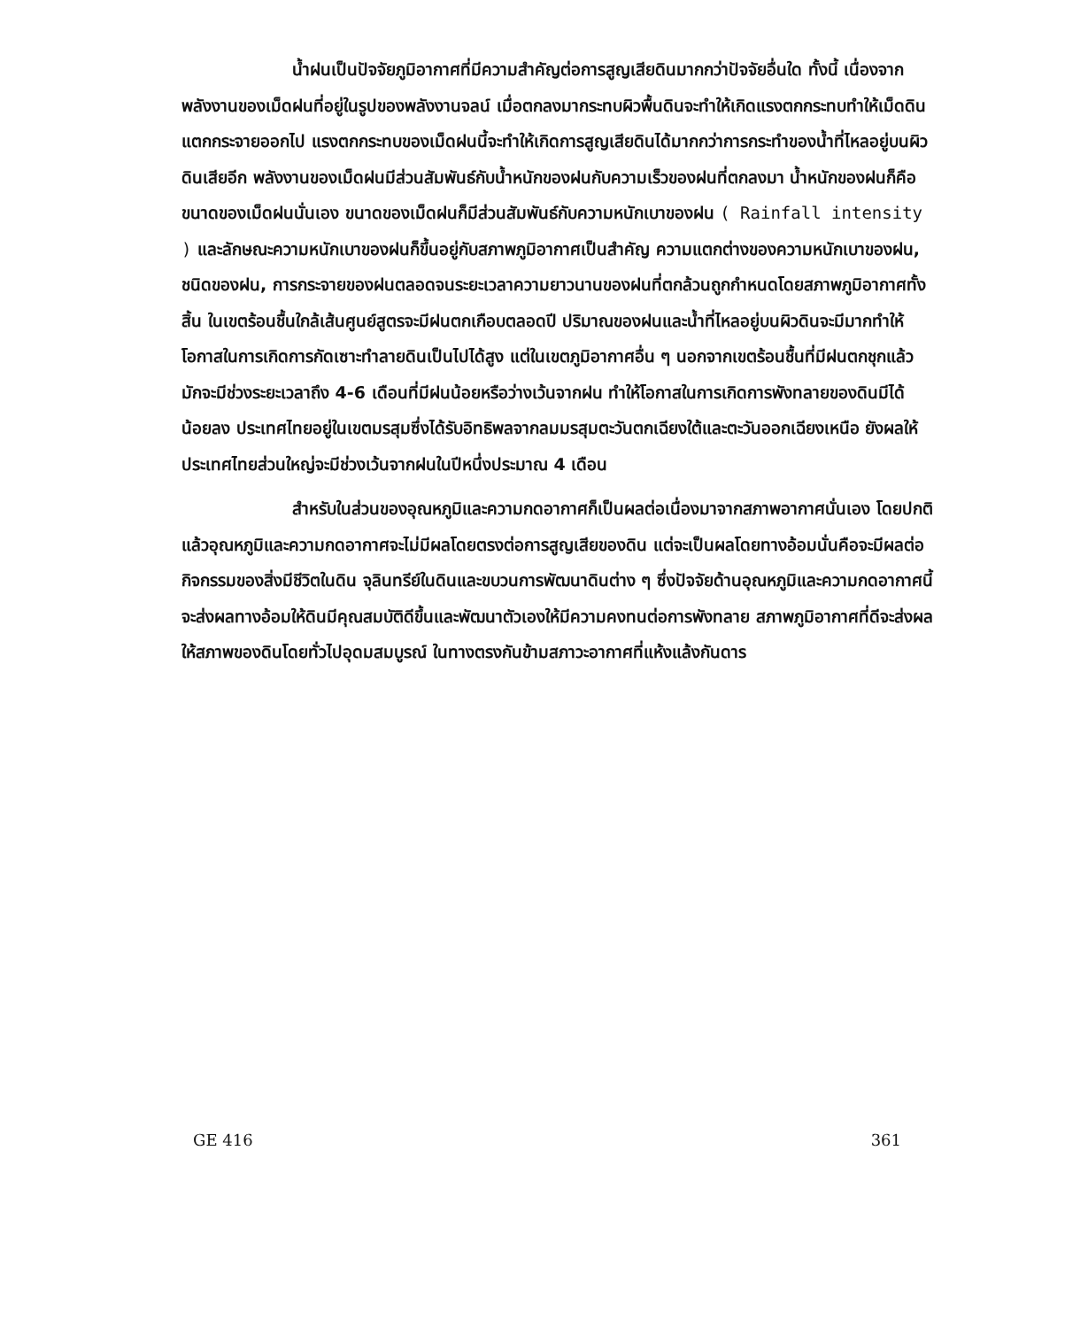น้ำฝนเป็นปัจจัยภูมิอากาศที่มีความสำคัญต่อการสูญเสียดินมากกว่าปัจจัยอื่นใด ทั้งนี้ เนื่องจากพลังงานของเม็ดฝนที่อยู่ในรูปของพลังงานจลน์ เมื่อตกลงมากระทบผิวพื้นดินจะทำให้เกิดแรงตกกระทบทำให้เม็ดดินแตกกระจายออกไป แรงตกกระทบของเม็ดฝนนี้จะทำให้เกิดการสูญเสียดินได้มากกว่าการกระทำของน้ำที่ไหลอยู่บนผิวดินเสียอีก พลังงานของเม็ดฝนมีส่วนสัมพันธ์กับน้ำหนักของฝนกับความเร็วของฝนที่ตกลงมา น้ำหนักของฝนก็คือขนาดของเม็ดฝนนั่นเอง ขนาดของเม็ดฝนก็มีส่วนสัมพันธ์กับความหนักเบาของฝน ( Rainfall intensity ) และลักษณะความหนักเบาของฝนก็ขึ้นอยู่กับสภาพภูมิอากาศเป็นสำคัญ ความแตกต่างของความหนักเบาของฝน, ชนิดของฝน, การกระจายของฝนตลอดจนระยะเวลาความยาวนานของฝนที่ตกล้วนถูกกำหนดโดยสภาพภูมิอากาศทั้งสิ้น ในเขตร้อนชื้นใกล้เส้นศูนย์สูตรจะมีฝนตกเกือบตลอดปี ปริมาณของฝนและน้ำที่ไหลอยู่บนผิวดินจะมีมากทำให้โอกาสในการเกิดการกัดเซาะทำลายดินเป็นไปได้สูง แต่ในเขตภูมิอากาศอื่น ๆ นอกจากเขตร้อนชื้นที่มีฝนตกชุกแล้ว มักจะมีช่วงระยะเวลาถึง 4-6 เดือนที่มีฝนน้อยหรือว่างเว้นจากฝน ทำให้โอกาสในการเกิดการพังทลายของดินมีได้น้อยลง ประเทศไทยอยู่ในเขตมรสุมซึ่งได้รับอิทธิพลจากลมมรสุมตะวันตกเฉียงใต้และตะวันออกเฉียงเหนือ ยังผลให้ประเทศไทยส่วนใหญ่จะมีช่วงเว้นจากฝนในปีหนึ่งประมาณ 4 เดือน
สำหรับในส่วนของอุณหภูมิและความกดอากาศก็เป็นผลต่อเนื่องมาจากสภาพอากาศนั่นเอง โดยปกติแล้วอุณหภูมิและความกดอากาศจะไม่มีผลโดยตรงต่อการสูญเสียของดิน แต่จะเป็นผลโดยทางอ้อมนั่นคือจะมีผลต่อกิจกรรมของสิ่งมีชีวิตในดิน จุลินทรีย์ในดินและขบวนการพัฒนาดินต่าง ๆ ซึ่งปัจจัยด้านอุณหภูมิและความกดอากาศนี้จะส่งผลทางอ้อมให้ดินมีคุณสมบัติดีขึ้นและพัฒนาตัวเองให้มีความคงทนต่อการพังทลาย สภาพภูมิอากาศที่ดีจะส่งผลให้สภาพของดินโดยทั่วไปอุดมสมบูรณ์ ในทางตรงกันข้ามสภาวะอากาศที่แห้งแล้งกันดาร
GE 416 361